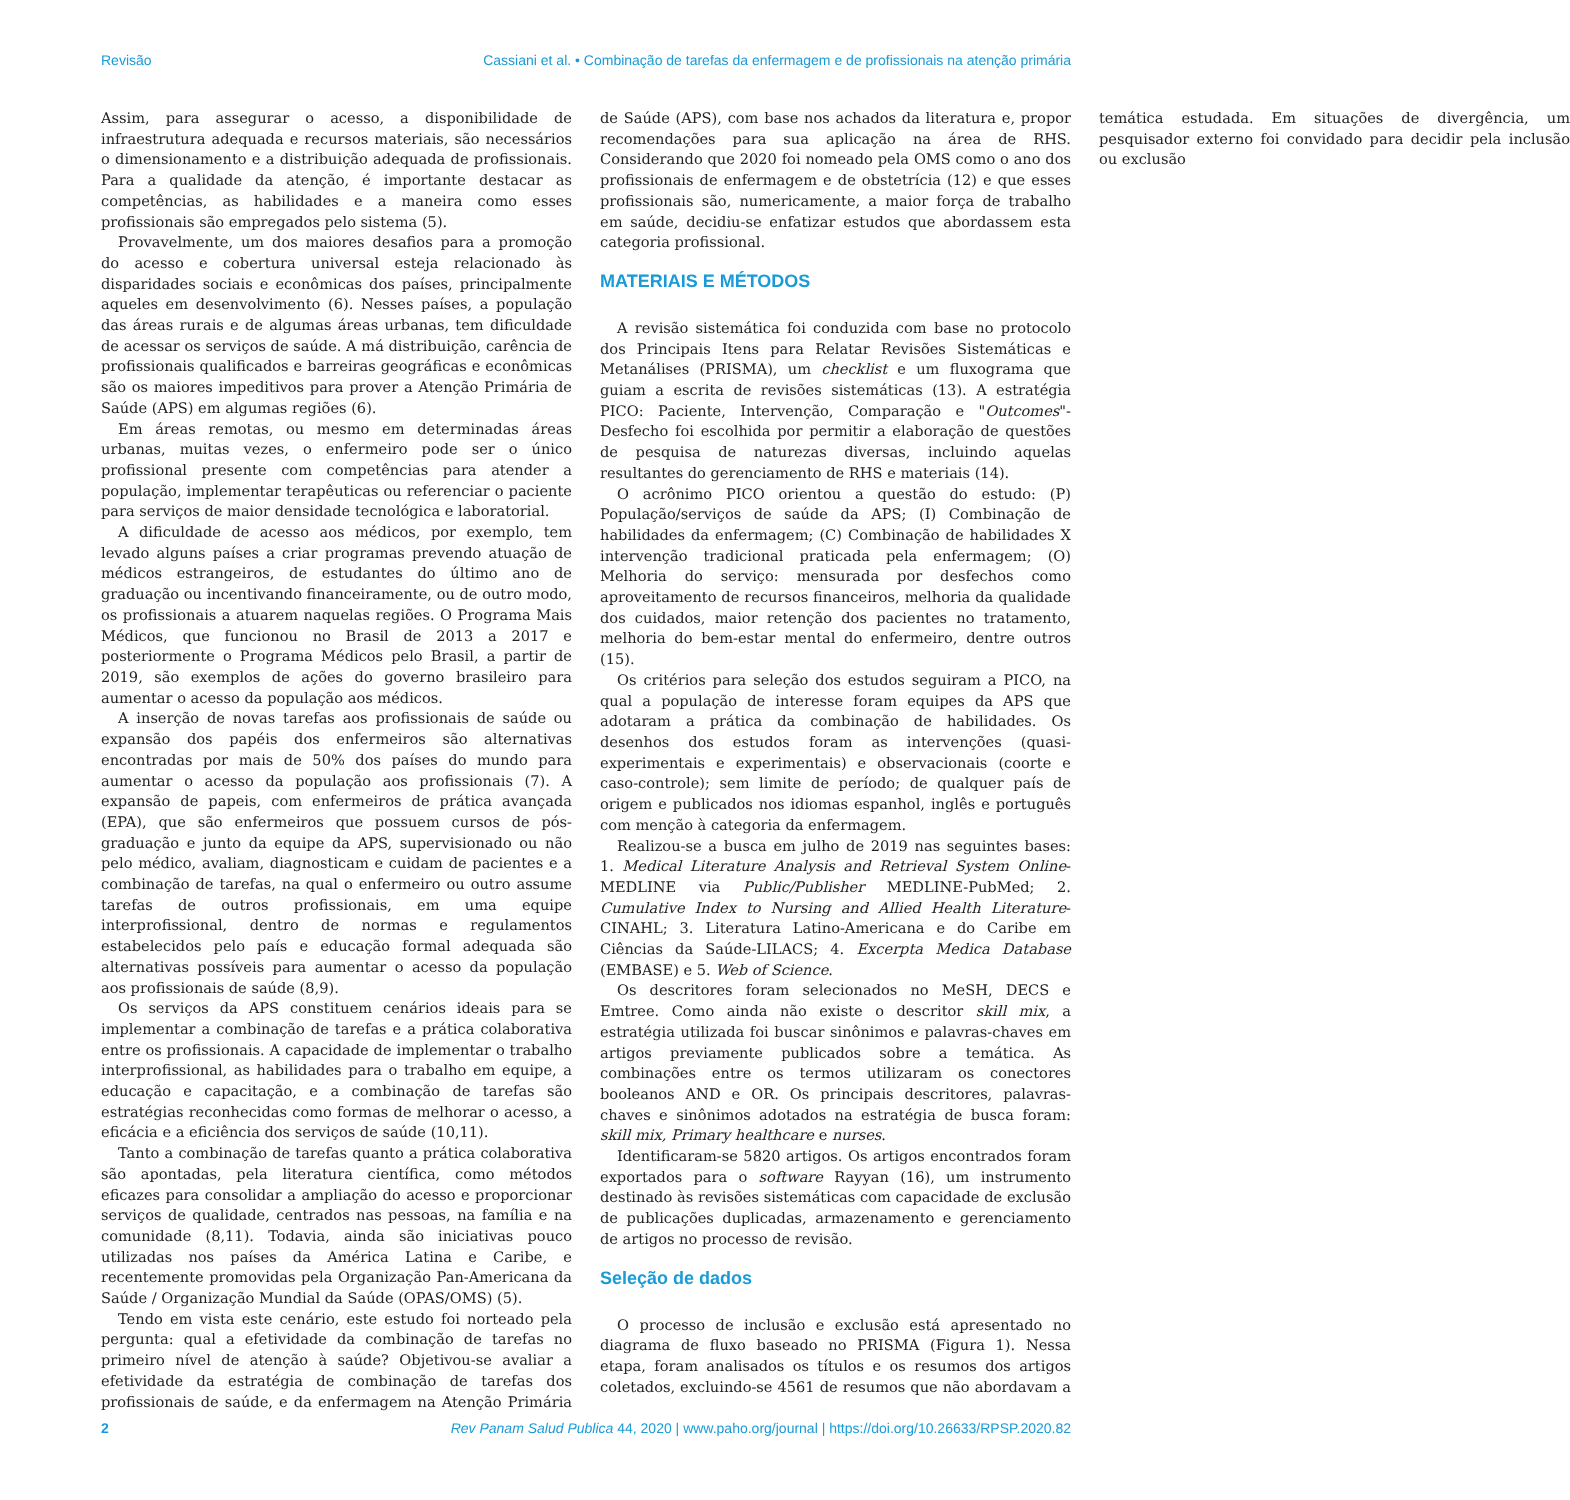Revisão Cassiani et al. • Combinação de tarefas da enfermagem e de profissionais na atenção primária
Assim, para assegurar o acesso, a disponibilidade de infraestrutura adequada e recursos materiais, são necessários o dimensionamento e a distribuição adequada de profissionais. Para a qualidade da atenção, é importante destacar as competências, as habilidades e a maneira como esses profissionais são empregados pelo sistema (5).
Provavelmente, um dos maiores desafios para a promoção do acesso e cobertura universal esteja relacionado às disparidades sociais e econômicas dos países, principalmente aqueles em desenvolvimento (6). Nesses países, a população das áreas rurais e de algumas áreas urbanas, tem dificuldade de acessar os serviços de saúde. A má distribuição, carência de profissionais qualificados e barreiras geográficas e econômicas são os maiores impeditivos para prover a Atenção Primária de Saúde (APS) em algumas regiões (6).
Em áreas remotas, ou mesmo em determinadas áreas urbanas, muitas vezes, o enfermeiro pode ser o único profissional presente com competências para atender a população, implementar terapêuticas ou referenciar o paciente para serviços de maior densidade tecnológica e laboratorial.
A dificuldade de acesso aos médicos, por exemplo, tem levado alguns países a criar programas prevendo atuação de médicos estrangeiros, de estudantes do último ano de graduação ou incentivando financeiramente, ou de outro modo, os profissionais a atuarem naquelas regiões. O Programa Mais Médicos, que funcionou no Brasil de 2013 a 2017 e posteriormente o Programa Médicos pelo Brasil, a partir de 2019, são exemplos de ações do governo brasileiro para aumentar o acesso da população aos médicos.
A inserção de novas tarefas aos profissionais de saúde ou expansão dos papéis dos enfermeiros são alternativas encontradas por mais de 50% dos países do mundo para aumentar o acesso da população aos profissionais (7). A expansão de papeis, com enfermeiros de prática avançada (EPA), que são enfermeiros que possuem cursos de pós-graduação e junto da equipe da APS, supervisionado ou não pelo médico, avaliam, diagnosticam e cuidam de pacientes e a combinação de tarefas, na qual o enfermeiro ou outro assume tarefas de outros profissionais, em uma equipe interprofissional, dentro de normas e regulamentos estabelecidos pelo país e educação formal adequada são alternativas possíveis para aumentar o acesso da população aos profissionais de saúde (8,9).
Os serviços da APS constituem cenários ideais para se implementar a combinação de tarefas e a prática colaborativa entre os profissionais. A capacidade de implementar o trabalho interprofissional, as habilidades para o trabalho em equipe, a educação e capacitação, e a combinação de tarefas são estratégias reconhecidas como formas de melhorar o acesso, a eficácia e a eficiência dos serviços de saúde (10,11).
Tanto a combinação de tarefas quanto a prática colaborativa são apontadas, pela literatura científica, como métodos eficazes para consolidar a ampliação do acesso e proporcionar serviços de qualidade, centrados nas pessoas, na família e na comunidade (8,11). Todavia, ainda são iniciativas pouco utilizadas nos países da América Latina e Caribe, e recentemente promovidas pela Organização Pan-Americana da Saúde / Organização Mundial da Saúde (OPAS/OMS) (5).
Tendo em vista este cenário, este estudo foi norteado pela pergunta: qual a efetividade da combinação de tarefas no primeiro nível de atenção à saúde? Objetivou-se avaliar a efetividade da estratégia de combinação de tarefas dos profissionais de saúde, e da enfermagem na Atenção Primária de Saúde (APS), com base nos achados da literatura e, propor recomendações para sua aplicação na área de RHS. Considerando que 2020 foi nomeado pela OMS como o ano dos profissionais de enfermagem e de obstetrícia (12) e que esses profissionais são, numericamente, a maior força de trabalho em saúde, decidiu-se enfatizar estudos que abordassem esta categoria profissional.
MATERIAIS E MÉTODOS
A revisão sistemática foi conduzida com base no protocolo dos Principais Itens para Relatar Revisões Sistemáticas e Metanálises (PRISMA), um checklist e um fluxograma que guiam a escrita de revisões sistemáticas (13). A estratégia PICO: Paciente, Intervenção, Comparação e "Outcomes"- Desfecho foi escolhida por permitir a elaboração de questões de pesquisa de naturezas diversas, incluindo aquelas resultantes do gerenciamento de RHS e materiais (14).
O acrônimo PICO orientou a questão do estudo: (P) População/serviços de saúde da APS; (I) Combinação de habilidades da enfermagem; (C) Combinação de habilidades X intervenção tradicional praticada pela enfermagem; (O) Melhoria do serviço: mensurada por desfechos como aproveitamento de recursos financeiros, melhoria da qualidade dos cuidados, maior retenção dos pacientes no tratamento, melhoria do bem-estar mental do enfermeiro, dentre outros (15).
Os critérios para seleção dos estudos seguiram a PICO, na qual a população de interesse foram equipes da APS que adotaram a prática da combinação de habilidades. Os desenhos dos estudos foram as intervenções (quasi-experimentais e experimentais) e observacionais (coorte e caso-controle); sem limite de período; de qualquer país de origem e publicados nos idiomas espanhol, inglês e português com menção à categoria da enfermagem.
Realizou-se a busca em julho de 2019 nas seguintes bases: 1. Medical Literature Analysis and Retrieval System Online-MEDLINE via Public/Publisher MEDLINE-PubMed; 2. Cumulative Index to Nursing and Allied Health Literature-CINAHL; 3. Literatura Latino-Americana e do Caribe em Ciências da Saúde-LILACS; 4. Excerpta Medica Database (EMBASE) e 5. Web of Science.
Os descritores foram selecionados no MeSH, DECS e Emtree. Como ainda não existe o descritor skill mix, a estratégia utilizada foi buscar sinônimos e palavras-chaves em artigos previamente publicados sobre a temática. As combinações entre os termos utilizaram os conectores booleanos AND e OR. Os principais descritores, palavras-chaves e sinônimos adotados na estratégia de busca foram: skill mix, Primary healthcare e nurses.
Identificaram-se 5820 artigos. Os artigos encontrados foram exportados para o software Rayyan (16), um instrumento destinado às revisões sistemáticas com capacidade de exclusão de publicações duplicadas, armazenamento e gerenciamento de artigos no processo de revisão.
Seleção de dados
O processo de inclusão e exclusão está apresentado no diagrama de fluxo baseado no PRISMA (Figura 1). Nessa etapa, foram analisados os títulos e os resumos dos artigos coletados, excluindo-se 4561 de resumos que não abordavam a temática estudada. Em situações de divergência, um pesquisador externo foi convidado para decidir pela inclusão ou exclusão
2 Rev Panam Salud Publica 44, 2020 | www.paho.org/journal | https://doi.org/10.26633/RPSP.2020.82